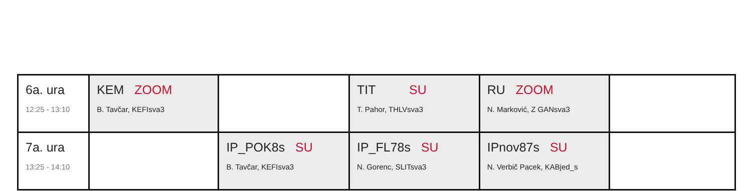| 6a. ura 12:25 - 13:10 | KEM ZOOM B. Tavčar, KEFIsva3 | | TIT SU T. Pahor, THLVsva3 | RU ZOOM N. Marković, Z GANsva3 | |
| 7a. ura 13:25 - 14:10 | | IP_POK8s SU B. Tavčar, KEFIsva3 | IP_FL78s SU N. Gorenc, SLITsva3 | IPnov87s SU N. Verbič Pacek, KABjed_s | |